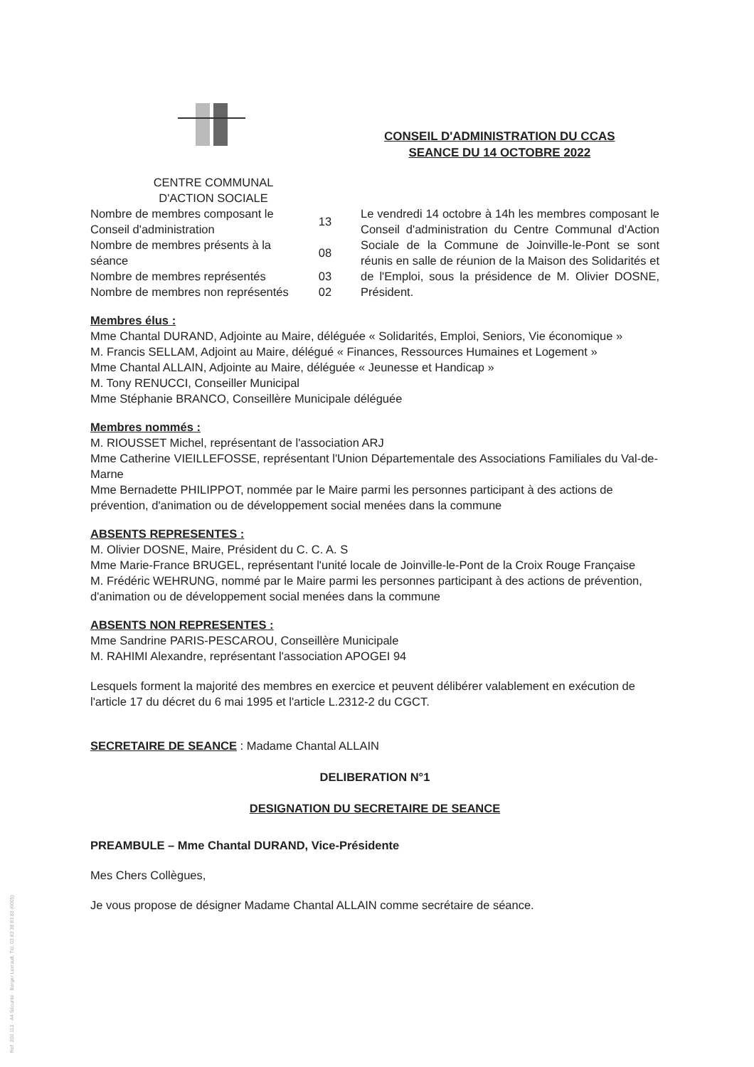CENTRE COMMUNAL
D'ACTION SOCIALE
CONSEIL D'ADMINISTRATION DU CCAS
SEANCE DU 14 OCTOBRE 2022
| Nombre de membres composant le Conseil d'administration | 13 | Le vendredi 14 octobre à 14h les membres composant le Conseil d'administration du Centre Communal d'Action Sociale de la Commune de Joinville-le-Pont se sont réunis en salle de réunion de la Maison des Solidarités et de l'Emploi, sous la présidence de M. Olivier DOSNE, Président. |
| Nombre de membres présents à la séance | 08 | |
| Nombre de membres représentés | 03 | |
| Nombre de membres non représentés | 02 | |
Membres élus :
Mme Chantal DURAND, Adjointe au Maire, déléguée « Solidarités, Emploi, Seniors, Vie économique »
M. Francis SELLAM, Adjoint au Maire, délégué « Finances, Ressources Humaines et Logement »
Mme Chantal ALLAIN, Adjointe au Maire, déléguée « Jeunesse et Handicap »
M. Tony RENUCCI, Conseiller Municipal
Mme Stéphanie BRANCO, Conseillère Municipale déléguée
Membres nommés :
M. RIOUSSET Michel, représentant de l'association ARJ
Mme Catherine VIEILLEFOSSE, représentant l'Union Départementale des Associations Familiales du Val-de-Marne
Mme Bernadette PHILIPPOT, nommée par le Maire parmi les personnes participant à des actions de prévention, d'animation ou de développement social menées dans la commune
ABSENTS REPRESENTES :
M. Olivier DOSNE, Maire, Président du C. C. A. S
Mme Marie-France BRUGEL, représentant l'unité locale de Joinville-le-Pont de la Croix Rouge Française
M. Frédéric WEHRUNG, nommé par le Maire parmi les personnes participant à des actions de prévention, d'animation ou de développement social menées dans la commune
ABSENTS NON REPRESENTES :
Mme Sandrine PARIS-PESCAROU, Conseillère Municipale
M. RAHIMI Alexandre, représentant l'association APOGEI 94
Lesquels forment la majorité des membres en exercice et peuvent délibérer valablement en exécution de l'article 17 du décret du 6 mai 1995 et l'article L.2312-2 du CGCT.
SECRETAIRE DE SEANCE : Madame Chantal ALLAIN
DELIBERATION N°1
DESIGNATION DU SECRETAIRE DE SEANCE
PREAMBULE – Mme Chantal DURAND, Vice-Présidente
Mes Chers Collègues,
Je vous propose de désigner Madame Chantal ALLAIN comme secrétaire de séance.
Ref. 200 112 · A4 Sécurité · Berger Levrault, Tél. 03 83 38 83 83 (0005)